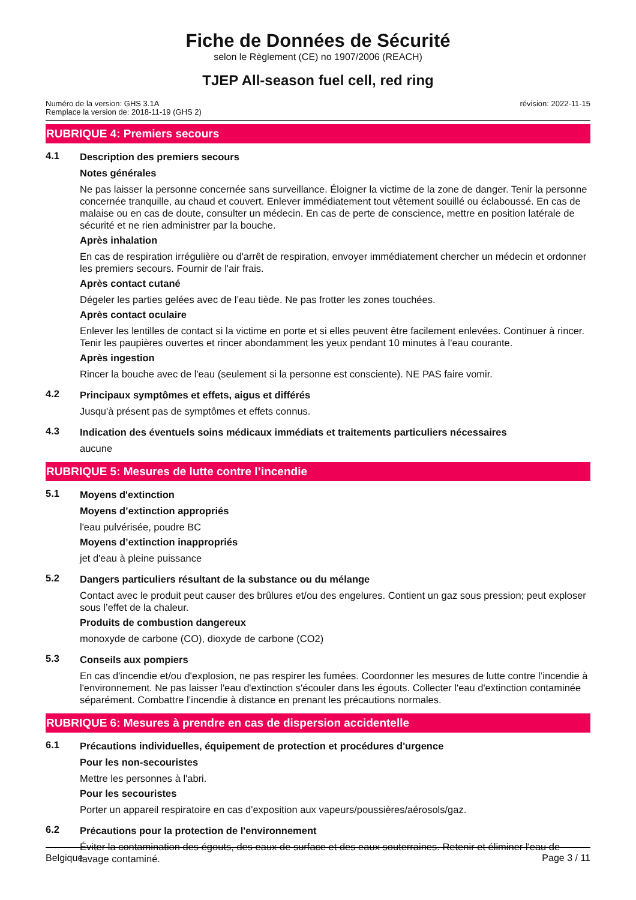Fiche de Données de Sécurité
selon le Règlement (CE) no 1907/2006 (REACH)
TJEP All-season fuel cell, red ring
Numéro de la version: GHS 3.1A
Remplace la version de: 2018-11-19 (GHS 2)
révision: 2022-11-15
RUBRIQUE 4: Premiers secours
4.1 Description des premiers secours
Notes générales
Ne pas laisser la personne concernée sans surveillance. Éloigner la victime de la zone de danger. Tenir la personne concernée tranquille, au chaud et couvert. Enlever immédiatement tout vêtement souillé ou éclaboussé. En cas de malaise ou en cas de doute, consulter un médecin. En cas de perte de conscience, mettre en position latérale de sécurité et ne rien administrer par la bouche.
Après inhalation
En cas de respiration irrégulière ou d'arrêt de respiration, envoyer immédiatement chercher un médecin et ordonner les premiers secours. Fournir de l'air frais.
Après contact cutané
Dégeler les parties gelées avec de l’eau tiède. Ne pas frotter les zones touchées.
Après contact oculaire
Enlever les lentilles de contact si la victime en porte et si elles peuvent être facilement enlevées. Continuer à rincer. Tenir les paupières ouvertes et rincer abondamment les yeux pendant 10 minutes à l'eau courante.
Après ingestion
Rincer la bouche avec de l'eau (seulement si la personne est consciente). NE PAS faire vomir.
4.2 Principaux symptômes et effets, aigus et différés
Jusqu'à présent pas de symptômes et effets connus.
4.3 Indication des éventuels soins médicaux immédiats et traitements particuliers nécessaires
aucune
RUBRIQUE 5: Mesures de lutte contre l’incendie
5.1 Moyens d'extinction
Moyens d’extinction appropriés
l'eau pulvérisée, poudre BC
Moyens d’extinction inappropriés
jet d'eau à pleine puissance
5.2 Dangers particuliers résultant de la substance ou du mélange
Contact avec le produit peut causer des brûlures et/ou des engelures. Contient un gaz sous pression; peut exploser sous l’effet de la chaleur.
Produits de combustion dangereux
monoxyde de carbone (CO), dioxyde de carbone (CO2)
5.3 Conseils aux pompiers
En cas d'incendie et/ou d'explosion, ne pas respirer les fumées. Coordonner les mesures de lutte contre l’incendie à l'environnement. Ne pas laisser l'eau d'extinction s'écouler dans les égouts. Collecter l'eau d'extinction contaminée séparément. Combattre l’incendie à distance en prenant les précautions normales.
RUBRIQUE 6: Mesures à prendre en cas de dispersion accidentelle
6.1 Précautions individuelles, équipement de protection et procédures d'urgence
Pour les non-secouristes
Mettre les personnes à l'abri.
Pour les secouristes
Porter un appareil respiratoire en cas d'exposition aux vapeurs/poussières/aérosols/gaz.
6.2 Précautions pour la protection de l'environnement
Éviter la contamination des égouts, des eaux de surface et des eaux souterraines. Retenir et éliminer l'eau de lavage contaminé.
Belgique Page 3 / 11